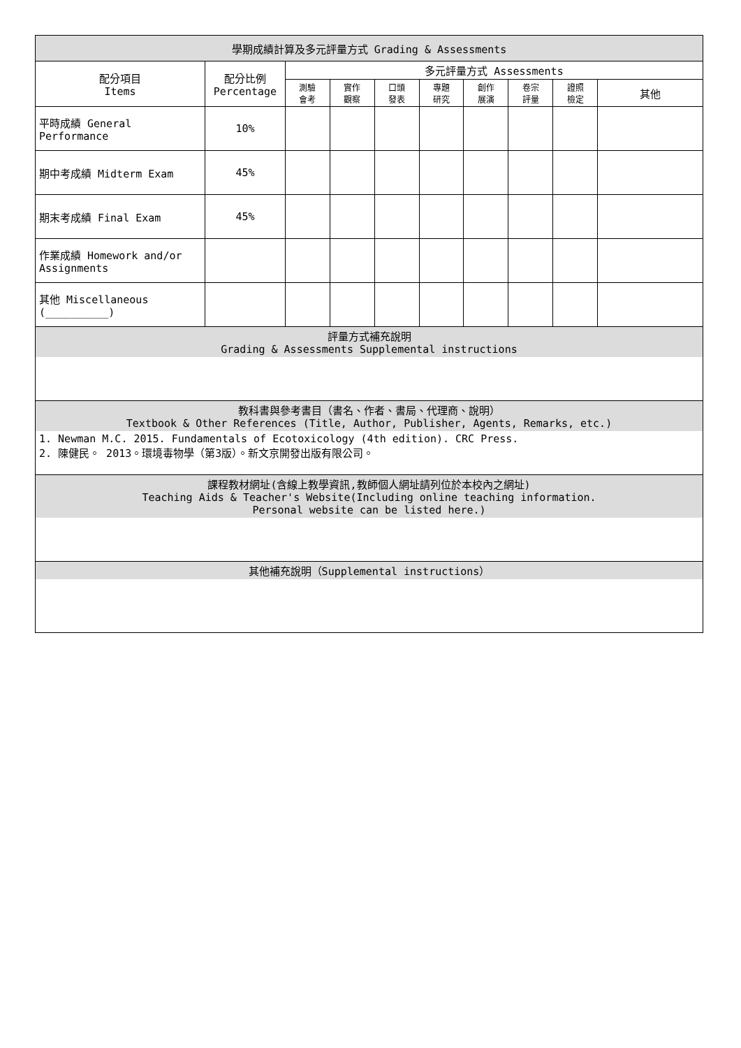| 學期成績計算及多元評量方式 Grading & Assessments | | | | | | | | | |
| 配分項目 Items | 配分比例 Percentage | 多元評量方式 Assessments | | | | | | | |
| | | 測驗 會考 | 實作 觀察 | 口頭 發表 | 專題 研究 | 創作 展演 | 卷宗 評量 | 證照 檢定 | 其他 |
| 平時成績 General Performance | 10% | | | | | | | | |
| 期中考成績 Midterm Exam | 45% | | | | | | | | |
| 期末考成績 Final Exam | 45% | | | | | | | | |
| 作業成績 Homework and/or Assignments | | | | | | | | | |
| 其他 Miscellaneous (__________) | | | | | | | | | |
| 評量方式補充說明 Grading & Assessments Supplemental instructions | | | | | | | | | |
| 教科書與參考書目（書名、作者、書局、代理商、說明） Textbook & Other References (Title, Author, Publisher, Agents, Remarks, etc.) | | | | | | | | | |
| 1. Newman M.C. 2015. Fundamentals of Ecotoxicology (4th edition). CRC Press. 2. 陳健民。 2013。環境毒物學（第3版）。新文京開發出版有限公司。 | | | | | | | | | |
| 課程教材網址(含線上教學資訊,教師個人網址請列位於本校內之網址) Teaching Aids & Teacher's Website(Including online teaching information. Personal website can be listed here.) | | | | | | | | | |
| 其他補充說明（Supplemental instructions） | | | | | | | | | |